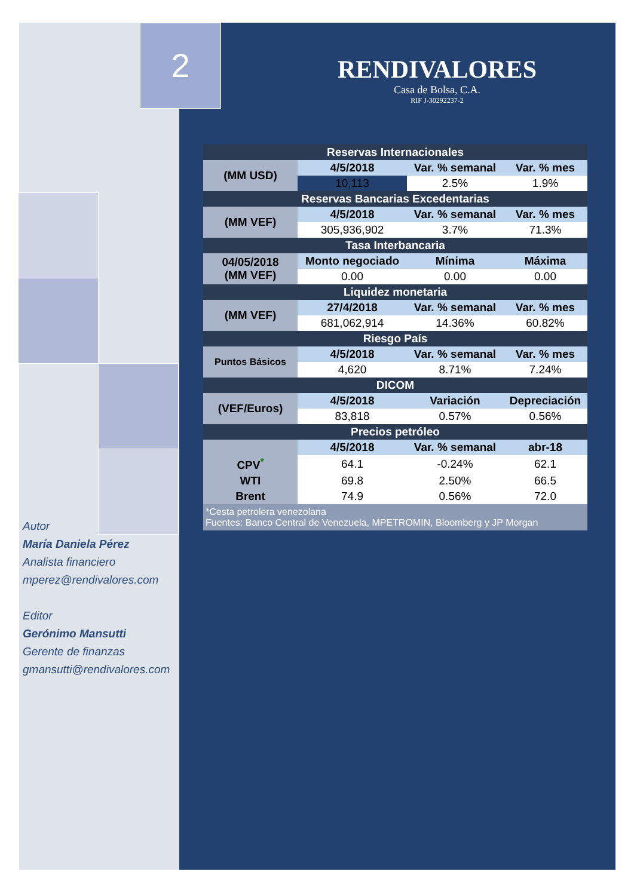2
RENDIVALORES
Casa de Bolsa, C.A.
RIF J-30292237-2
| Reservas Internacionales | | | |
| --- | --- | --- | --- |
| (MM USD) | 4/5/2018 | Var. % semanal | Var. % mes |
| | 10,113 | 2.5% | 1.9% |
| Reservas Bancarias Excedentarias | | | |
| (MM VEF) | 4/5/2018 | Var. % semanal | Var. % mes |
| | 305,936,902 | 3.7% | 71.3% |
| Tasa Interbancaria | | | |
| 04/05/2018 (MM VEF) | Monto negociado | Mínima | Máxima |
| | 0.00 | 0.00 | 0.00 |
| Liquidez monetaria | | | |
| (MM VEF) | 27/4/2018 | Var. % semanal | Var. % mes |
| | 681,062,914 | 14.36% | 60.82% |
| Riesgo País | | | |
| Puntos Básicos | 4/5/2018 | Var. % semanal | Var. % mes |
| | 4,620 | 8.71% | 7.24% |
| DICOM | | | |
| (VEF/Euros) | 4/5/2018 | Variación | Depreciación |
| | 83,818 | 0.57% | 0.56% |
| Precios petróleo | | | |
| | 4/5/2018 | Var. % semanal | abr-18 |
| CPV<sup>*</sup> | 64.1 | -0.24% | 62.1 |
| WTI | 69.8 | 2.50% | 66.5 |
| Brent | 74.9 | 0.56% | 72.0 |
| *Cesta petrolera venezolana Fuentes: Banco Central de Venezuela, MPETROMIN, Bloomberg y JP Morgan | | | |
Autor
María Daniela Pérez
Analista financiero
mperez@rendivalores.com
Editor
Gerónimo Mansutti
Gerente de finanzas
gmansutti@rendivalores.com